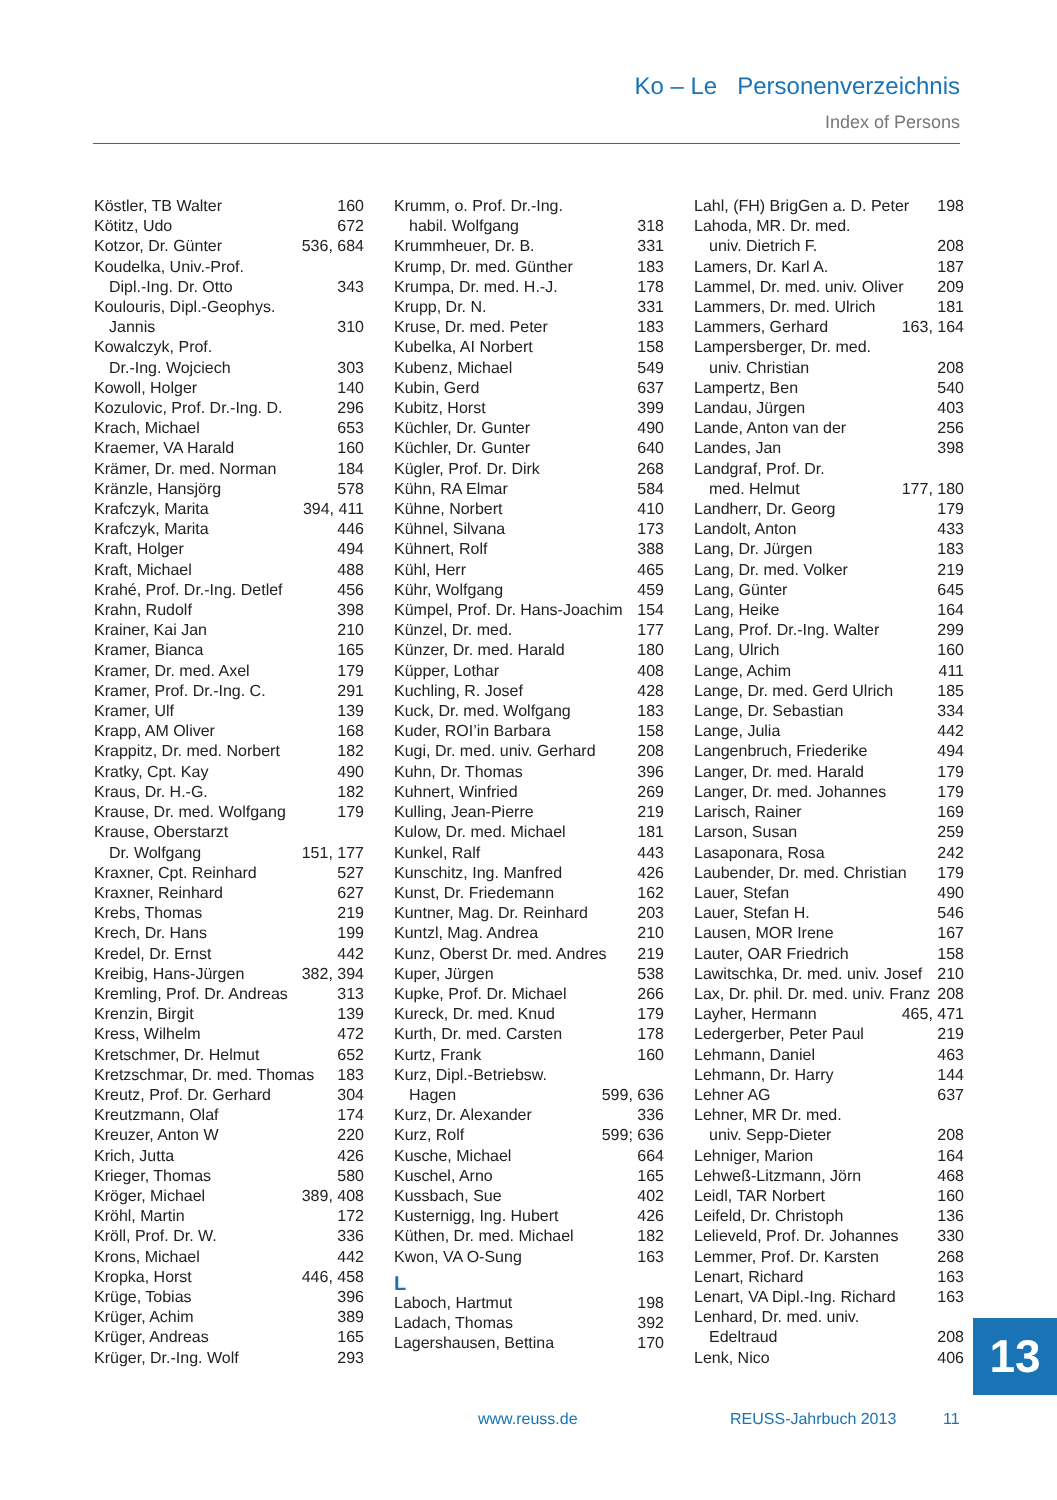Ko – Le Personenverzeichnis
Index of Persons
Köstler, TB Walter 160
Kötitz, Udo 672
Kotzor, Dr. Günter 536, 684
Koudelka, Univ.-Prof.
Dipl.-Ing. Dr. Otto 343
Koulouris, Dipl.-Geophys.
Jannis 310
Kowalczyk, Prof.
Dr.-Ing. Wojciech 303
Kowoll, Holger 140
Kozulovic, Prof. Dr.-Ing. D. 296
Krach, Michael 653
Kraemer, VA Harald 160
Krämer, Dr. med. Norman 184
Kränzle, Hansjörg 578
Krafczyk, Marita 394, 411
Krafczyk, Marita 446
Kraft, Holger 494
Kraft, Michael 488
Krahé, Prof. Dr.-Ing. Detlef 456
Krahn, Rudolf 398
Krainer, Kai Jan 210
Kramer, Bianca 165
Kramer, Dr. med. Axel 179
Kramer, Prof. Dr.-Ing. C. 291
Kramer, Ulf 139
Krapp, AM Oliver 168
Krappitz, Dr. med. Norbert 182
Kratky, Cpt. Kay 490
Kraus, Dr. H.-G. 182
Krause, Dr. med. Wolfgang 179
Krause, Oberstarzt
Dr. Wolfgang 151, 177
Kraxner, Cpt. Reinhard 527
Kraxner, Reinhard 627
Krebs, Thomas 219
Krech, Dr. Hans 199
Kredel, Dr. Ernst 442
Kreibig, Hans-Jürgen 382, 394
Kremling, Prof. Dr. Andreas 313
Krenzin, Birgit 139
Kress, Wilhelm 472
Kretschmer, Dr. Helmut 652
Kretzschmar, Dr. med. Thomas 183
Kreutz, Prof. Dr. Gerhard 304
Kreutzmann, Olaf 174
Kreuzer, Anton W 220
Krich, Jutta 426
Krieger, Thomas 580
Kröger, Michael 389, 408
Kröhl, Martin 172
Kröll, Prof. Dr. W. 336
Krons, Michael 442
Kropka, Horst 446, 458
Krüge, Tobias 396
Krüger, Achim 389
Krüger, Andreas 165
Krüger, Dr.-Ing. Wolf 293
Krumm, o. Prof. Dr.-Ing.
habil. Wolfgang 318
Krummheuer, Dr. B. 331
Krump, Dr. med. Günther 183
Krumpa, Dr. med. H.-J. 178
Krupp, Dr. N. 331
Kruse, Dr. med. Peter 183
Kubelka, AI Norbert 158
Kubenz, Michael 549
Kubin, Gerd 637
Kubitz, Horst 399
Küchler, Dr. Gunter 490
Küchler, Dr. Gunter 640
Kügler, Prof. Dr. Dirk 268
Kühn, RA Elmar 584
Kühne, Norbert 410
Kühnel, Silvana 173
Kühnert, Rolf 388
Kühl, Herr 465
Kühr, Wolfgang 459
Kümpel, Prof. Dr. Hans-Joachim 154
Künzel, Dr. med. 177
Künzer, Dr. med. Harald 180
Küpper, Lothar 408
Kuchling, R. Josef 428
Kuck, Dr. med. Wolfgang 183
Kuder, ROI’in Barbara 158
Kugi, Dr. med. univ. Gerhard 208
Kuhn, Dr. Thomas 396
Kuhnert, Winfried 269
Kulling, Jean-Pierre 219
Kulow, Dr. med. Michael 181
Kunkel, Ralf 443
Kunschitz, Ing. Manfred 426
Kunst, Dr. Friedemann 162
Kuntner, Mag. Dr. Reinhard 203
Kuntzl, Mag. Andrea 210
Kunz, Oberst Dr. med. Andres 219
Kuper, Jürgen 538
Kupke, Prof. Dr. Michael 266
Kureck, Dr. med. Knud 179
Kurth, Dr. med. Carsten 178
Kurtz, Frank 160
Kurz, Dipl.-Betriebsw.
Hagen 599, 636
Kurz, Dr. Alexander 336
Kurz, Rolf 599; 636
Kusche, Michael 664
Kuschel, Arno 165
Kussbach, Sue 402
Kusternigg, Ing. Hubert 426
Küthen, Dr. med. Michael 182
Kwon, VA O-Sung 163
L
Laboch, Hartmut 198
Ladach, Thomas 392
Lagershausen, Bettina 170
Lahl, (FH) BrigGen a. D. Peter 198
Lahoda, MR. Dr. med.
univ. Dietrich F. 208
Lamers, Dr. Karl A. 187
Lammel, Dr. med. univ. Oliver 209
Lammers, Dr. med. Ulrich 181
Lammers, Gerhard 163, 164
Lampersberger, Dr. med.
univ. Christian 208
Lampertz, Ben 540
Landau, Jürgen 403
Lande, Anton van der 256
Landes, Jan 398
Landgraf, Prof. Dr.
med. Helmut 177, 180
Landherr, Dr. Georg 179
Landolt, Anton 433
Lang, Dr. Jürgen 183
Lang, Dr. med. Volker 219
Lang, Günter 645
Lang, Heike 164
Lang, Prof. Dr.-Ing. Walter 299
Lang, Ulrich 160
Lange, Achim 411
Lange, Dr. med. Gerd Ulrich 185
Lange, Dr. Sebastian 334
Lange, Julia 442
Langenbruch, Friederike 494
Langer, Dr. med. Harald 179
Langer, Dr. med. Johannes 179
Larisch, Rainer 169
Larson, Susan 259
Lasaponara, Rosa 242
Laubender, Dr. med. Christian 179
Lauer, Stefan 490
Lauer, Stefan H. 546
Lausen, MOR Irene 167
Lauter, OAR Friedrich 158
Lawitschka, Dr. med. univ. Josef 210
Lax, Dr. phil. Dr. med. univ. Franz 208
Layher, Hermann 465, 471
Ledergerber, Peter Paul 219
Lehmann, Daniel 463
Lehmann, Dr. Harry 144
Lehner AG 637
Lehner, MR Dr. med.
univ. Sepp-Dieter 208
Lehniger, Marion 164
Lehweß-Litzmann, Jörn 468
Leidl, TAR Norbert 160
Leifeld, Dr. Christoph 136
Lelieveld, Prof. Dr. Johannes 330
Lemmer, Prof. Dr. Karsten 268
Lenart, Richard 163
Lenart, VA Dipl.-Ing. Richard 163
Lenhard, Dr. med. univ.
Edeltraud 208
Lenk, Nico 406
13
www.reuss.de REUSS-Jahrbuch 2013 11